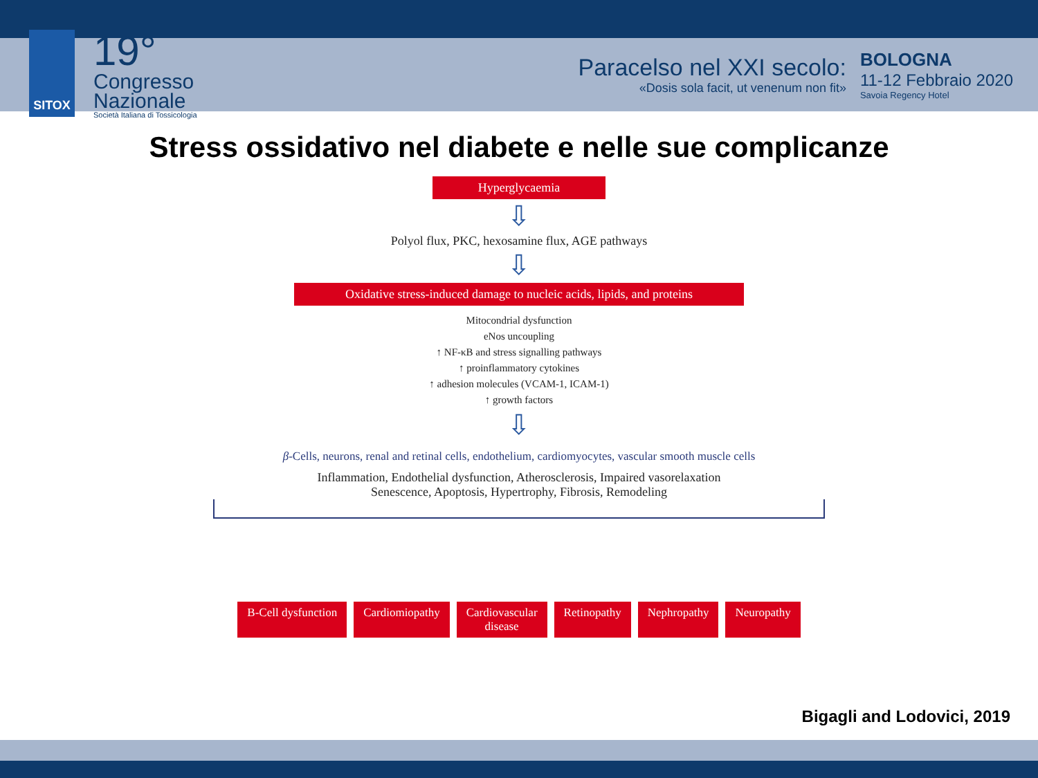SITOX
19°
Congresso
Nazionale
Società Italiana di Tossicologia
Paracelso nel XXI secolo:
«Dosis sola facit, ut venenum non fit»
BOLOGNA
11-12 Febbraio 2020
Savoia Regency Hotel
Stress ossidativo nel diabete e nelle sue complicanze
Hyperglycaemia
⇩
Polyol flux, PKC, hexosamine flux, AGE pathways
⇩
Oxidative stress-induced damage to nucleic acids, lipids, and proteins
Mitocondrial dysfunction
eNos uncoupling
↑ NF-κB and stress signalling pathways
↑ proinflammatory cytokines
↑ adhesion molecules (VCAM-1, ICAM-1)
↑ growth factors
⇩
β-Cells, neurons, renal and retinal cells, endothelium, cardiomyocytes, vascular smooth muscle cells
Inflammation, Endothelial dysfunction, Atherosclerosis, Impaired vasorelaxation
Senescence, Apoptosis, Hypertrophy, Fibrosis, Remodeling
B-Cell dysfunction Cardiomiopathy Cardiovascular
disease
Retinopathy Nephropathy Neuropathy
Bigagli and Lodovici, 2019